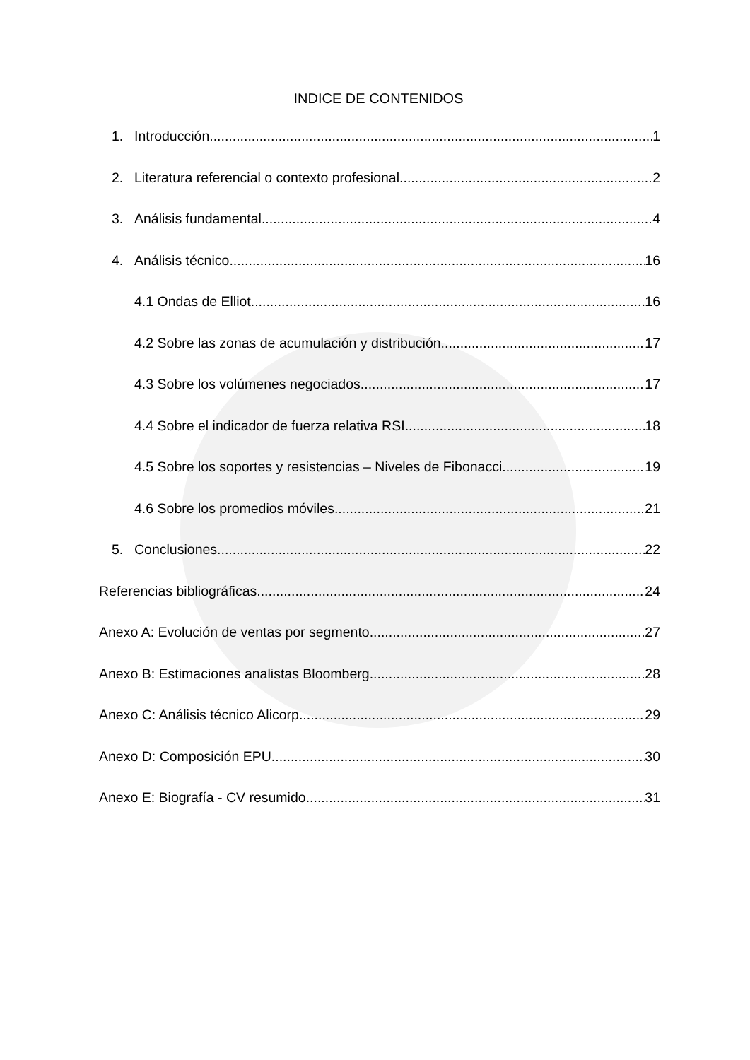INDICE DE CONTENIDOS
1. Introducción 1
2. Literatura referencial o contexto profesional 2
3. Análisis fundamental 4
4. Análisis técnico 16
4.1 Ondas de Elliot 16
4.2 Sobre las zonas de acumulación y distribución 17
4.3 Sobre los volúmenes negociados 17
4.4 Sobre el indicador de fuerza relativa RSI 18
4.5 Sobre los soportes y resistencias – Niveles de Fibonacci 19
4.6 Sobre los promedios móviles 21
5. Conclusiones 22
Referencias bibliográficas 24
Anexo A: Evolución de ventas por segmento 27
Anexo B: Estimaciones analistas Bloomberg 28
Anexo C: Análisis técnico Alicorp 29
Anexo D: Composición EPU 30
Anexo E: Biografía - CV resumido 31